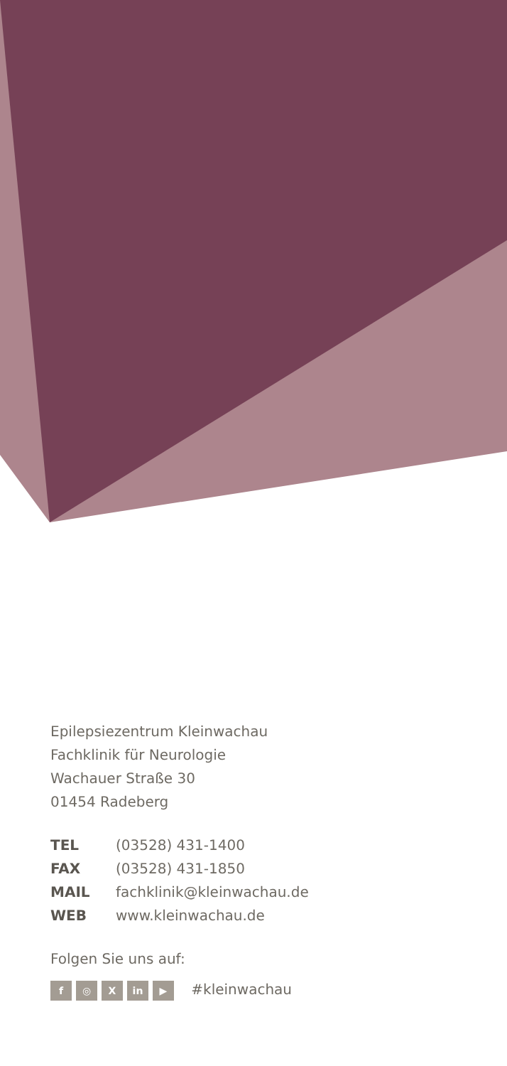Epilepsiezentrum Kleinwachau
Fachklinik für Neurologie
Wachauer Straße 30
01454 Radeberg
| TEL | (03528) 431-1400 |
| FAX | (03528) 431-1850 |
| MAIL | fachklinik@kleinwachau.de |
| WEB | www.kleinwachau.de |
Folgen Sie uns auf:
f ◎ X in ▶ #kleinwachau